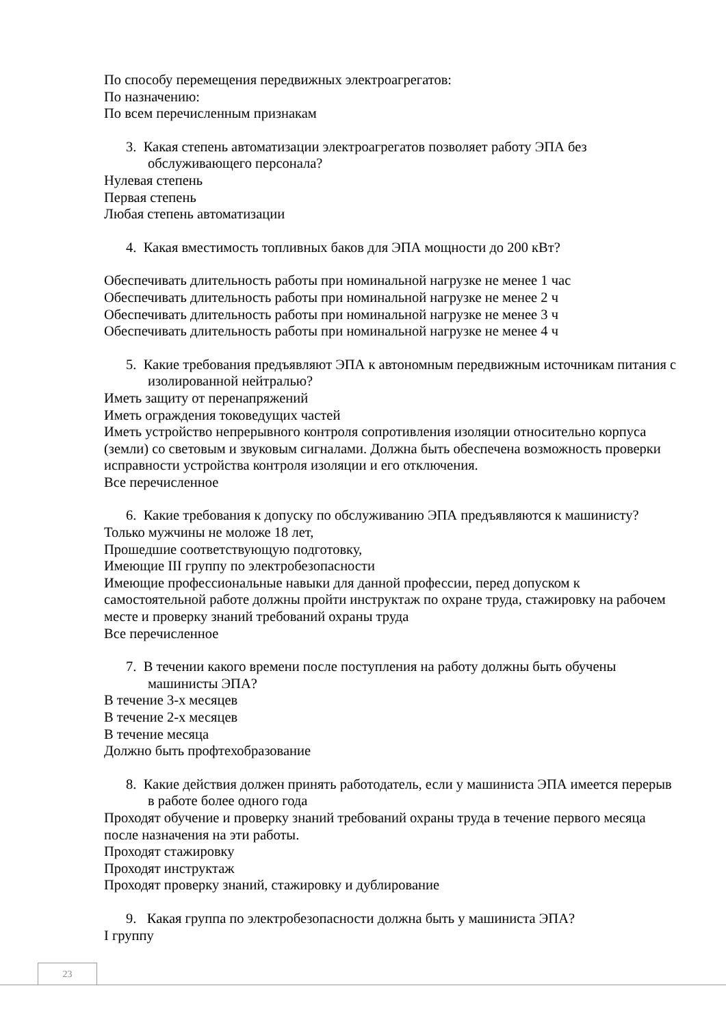По способу перемещения передвижных электроагрегатов:
По назначению:
По всем перечисленным признакам
3. Какая степень автоматизации электроагрегатов позволяет работу ЭПА без обслуживающего персонала?
Нулевая степень
Первая степень
Любая степень автоматизации
4. Какая вместимость топливных баков для ЭПА мощности до 200 кВт?
Обеспечивать длительность работы при номинальной нагрузке не менее 1 час
Обеспечивать длительность работы при номинальной нагрузке не менее 2 ч
Обеспечивать длительность работы при номинальной нагрузке не менее 3 ч
Обеспечивать длительность работы при номинальной нагрузке не менее 4 ч
5. Какие требования предъявляют ЭПА к автономным передвижным источникам питания с изолированной нейтралью?
Иметь защиту от перенапряжений
Иметь ограждения токоведущих частей
Иметь устройство непрерывного контроля сопротивления изоляции относительно корпуса (земли) со световым и звуковым сигналами. Должна быть обеспечена возможность проверки исправности устройства контроля изоляции и его отключения.
Все перечисленное
6. Какие требования к допуску по обслуживанию ЭПА предъявляются к машинисту?
Только мужчины не моложе 18 лет,
Прошедшие соответствующую подготовку,
Имеющие III группу по электробезопасности
Имеющие профессиональные навыки для данной профессии, перед допуском к самостоятельной работе должны пройти инструктаж по охране труда, стажировку на рабочем месте и проверку знаний требований охраны труда
Все перечисленное
7. В течении какого времени после поступления на работу должны быть обучены машинисты ЭПА?
В течение 3-х месяцев
В течение 2-х месяцев
В течение месяца
Должно быть профтехобразование
8. Какие действия должен принять работодатель, если у машиниста ЭПА имеется перерыв в работе более одного года
Проходят обучение и проверку знаний требований охраны труда в течение первого месяца после назначения на эти работы.
Проходят стажировку
Проходят инструктаж
Проходят проверку знаний, стажировку и дублирование
9. Какая группа по электробезопасности должна быть у машиниста ЭПА?
I группу
23